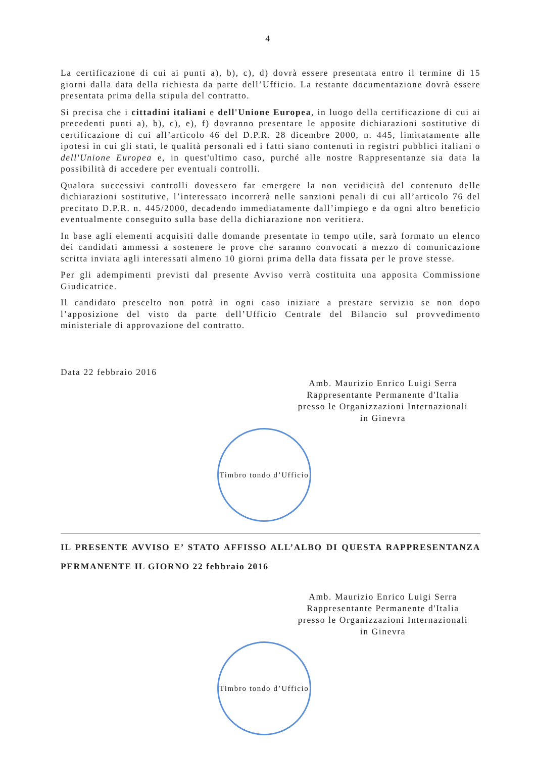4
La certificazione di cui ai punti a), b), c), d) dovrà essere presentata entro il termine di 15 giorni dalla data della richiesta da parte dell’Ufficio. La restante documentazione dovrà essere presentata prima della stipula del contratto.
Si precisa che i cittadini italiani e dell'Unione Europea, in luogo della certificazione di cui ai precedenti punti a), b), c), e), f) dovranno presentare le apposite dichiarazioni sostitutive di certificazione di cui all’articolo 46 del D.P.R. 28 dicembre 2000, n. 445, limitatamente alle ipotesi in cui gli stati, le qualità personali ed i fatti siano contenuti in registri pubblici italiani o dell'Unione Europea e, in quest'ultimo caso, purché alle nostre Rappresentanze sia data la possibilità di accedere per eventuali controlli.
Qualora successivi controlli dovessero far emergere la non veridicità del contenuto delle dichiarazioni sostitutive, l’interessato incorrerà nelle sanzioni penali di cui all’articolo 76 del precitato D.P.R. n. 445/2000, decadendo immediatamente dall’impiego e da ogni altro beneficio eventualmente conseguito sulla base della dichiarazione non veritiera.
In base agli elementi acquisiti dalle domande presentate in tempo utile, sarà formato un elenco dei candidati ammessi a sostenere le prove che saranno convocati a mezzo di comunicazione scritta inviata agli interessati almeno 10 giorni prima della data fissata per le prove stesse.
Per gli adempimenti previsti dal presente Avviso verrà costituita una apposita Commissione Giudicatrice.
Il candidato prescelto non potrà in ogni caso iniziare a prestare servizio se non dopo l’apposizione del visto da parte dell’Ufficio Centrale del Bilancio sul provvedimento ministeriale di approvazione del contratto.
Data 22 febbraio 2016
Amb. Maurizio Enrico Luigi Serra
Rappresentante Permanente d'Italia
presso le Organizzazioni Internazionali
in Ginevra
Timbro tondo d’Ufficio
IL PRESENTE AVVISO E’ STATO AFFISSO ALL’ALBO DI QUESTA RAPPRESENTANZA PERMANENTE IL GIORNO 22 febbraio 2016
Amb. Maurizio Enrico Luigi Serra
Rappresentante Permanente d'Italia
presso le Organizzazioni Internazionali
in Ginevra
Timbro tondo d’Ufficio